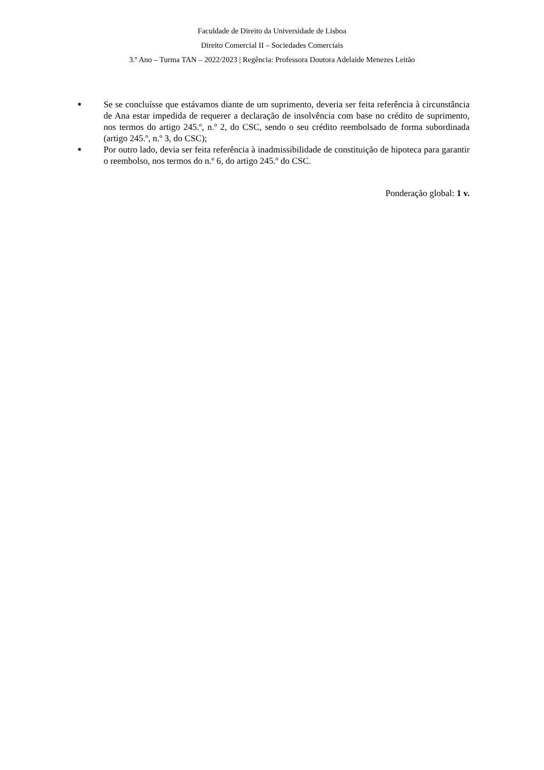Faculdade de Direito da Universidade de Lisboa
Direito Comercial II – Sociedades Comerciais
3.º Ano – Turma TAN – 2022/2023 | Regência: Professora Doutora Adelaide Menezes Leitão
■ Se se concluísse que estávamos diante de um suprimento, deveria ser feita referência à circunstância de Ana estar impedida de requerer a declaração de insolvência com base no crédito de suprimento, nos termos do artigo 245.º, n.º 2, do CSC, sendo o seu crédito reembolsado de forma subordinada (artigo 245.º, n.º 3, do CSC);
■ Por outro lado, devia ser feita referência à inadmissibilidade de constituição de hipoteca para garantir o reembolso, nos termos do n.º 6, do artigo 245.º do CSC.
Ponderação global: 1 v.